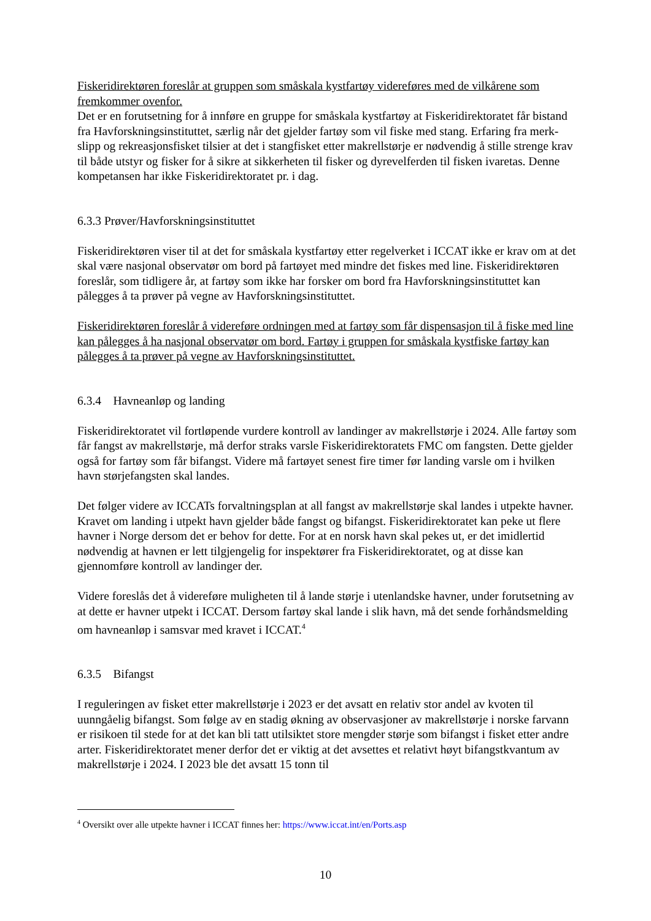Fiskeridirektøren foreslår at gruppen som småskala kystfartøy videreføres med de vilkårene som fremkommer ovenfor.
Det er en forutsetning for å innføre en gruppe for småskala kystfartøy at Fiskeridirektoratet får bistand fra Havforskningsinstituttet, særlig når det gjelder fartøy som vil fiske med stang. Erfaring fra merk- slipp og rekreasjonsfisket tilsier at det i stangfisket etter makrellstørje er nødvendig å stille strenge krav til både utstyr og fisker for å sikre at sikkerheten til fisker og dyrevelferden til fisken ivaretas. Denne kompetansen har ikke Fiskeridirektoratet pr. i dag.
6.3.3 Prøver/Havforskningsinstituttet
Fiskeridirektøren viser til at det for småskala kystfartøy etter regelverket i ICCAT ikke er krav om at det skal være nasjonal observatør om bord på fartøyet med mindre det fiskes med line. Fiskeridirektøren foreslår, som tidligere år, at fartøy som ikke har forsker om bord fra Havforskningsinstituttet kan pålegges å ta prøver på vegne av Havforskningsinstituttet.
Fiskeridirektøren foreslår å videreføre ordningen med at fartøy som får dispensasjon til å fiske med line kan pålegges å ha nasjonal observatør om bord. Fartøy i gruppen for småskala kystfiske fartøy kan pålegges å ta prøver på vegne av Havforskningsinstituttet.
6.3.4 Havneanløp og landing
Fiskeridirektoratet vil fortløpende vurdere kontroll av landinger av makrellstørje i 2024. Alle fartøy som får fangst av makrellstørje, må derfor straks varsle Fiskeridirektoratets FMC om fangsten. Dette gjelder også for fartøy som får bifangst. Videre må fartøyet senest fire timer før landing varsle om i hvilken havn størjefangsten skal landes.
Det følger videre av ICCATs forvaltningsplan at all fangst av makrellstørje skal landes i utpekte havner. Kravet om landing i utpekt havn gjelder både fangst og bifangst. Fiskeridirektoratet kan peke ut flere havner i Norge dersom det er behov for dette. For at en norsk havn skal pekes ut, er det imidlertid nødvendig at havnen er lett tilgjengelig for inspektører fra Fiskeridirektoratet, og at disse kan gjennomføre kontroll av landinger der.
Videre foreslås det å videreføre muligheten til å lande størje i utenlandske havner, under forutsetning av at dette er havner utpekt i ICCAT. Dersom fartøy skal lande i slik havn, må det sende forhåndsmelding om havneanløp i samsvar med kravet i ICCAT.<sup>4</sup>
6.3.5 Bifangst
I reguleringen av fisket etter makrellstørje i 2023 er det avsatt en relativ stor andel av kvoten til uunngåelig bifangst. Som følge av en stadig økning av observasjoner av makrellstørje i norske farvann er risikoen til stede for at det kan bli tatt utilsiktet store mengder størje som bifangst i fisket etter andre arter. Fiskeridirektoratet mener derfor det er viktig at det avsettes et relativt høyt bifangstkvantum av makrellstørje i 2024. I 2023 ble det avsatt 15 tonn til
<sup>4</sup> Oversikt over alle utpekte havner i ICCAT finnes her: https://www.iccat.int/en/Ports.asp
10